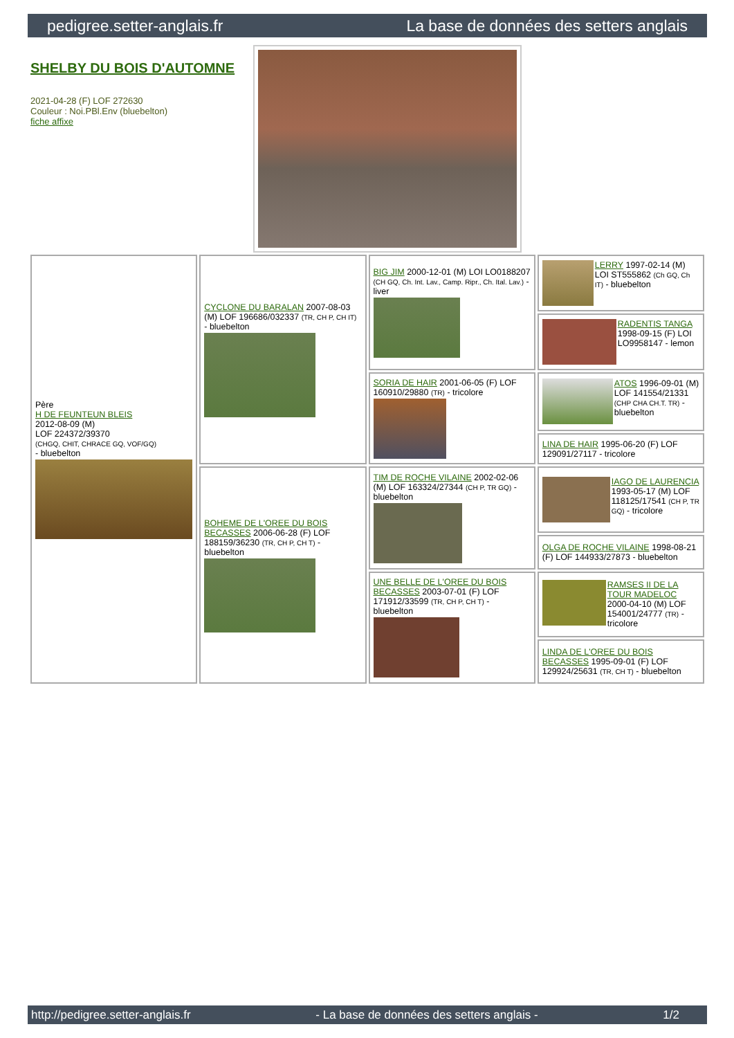pedigree.setter-anglais.fr La base de données des setters anglais
SHELBY DU BOIS D'AUTOMNE
2021-04-28 (F) LOF 272630
Couleur : Noi.PBl.Env (bluebelton)
fiche affixe
| Père H DE FEUNTEUN BLEIS 2012-08-09 (M) LOF 224372/39370 (CHGQ, CHIT, CHRACE GQ, VOF/GQ) - bluebelton | CYCLONE DU BARALAN 2007-08-03 (M) LOF 196686/032337 (TR, CH P, CH IT) - bluebelton | BIG JIM 2000-12-01 (M) LOI LO0188207 (CH GQ, Ch. Int. Lav., Camp. Ripr., Ch. Ital. Lav.) - liver | LERRY 1997-02-14 (M) LOI ST555862 (Ch GQ, Ch IT) - bluebelton |
| | | | RADENTIS TANGA 1998-09-15 (F) LOI LO9958147 - lemon |
| | | SORIA DE HAIR 2001-06-05 (F) LOF 160910/29880 (TR) - tricolore | ATOS 1996-09-01 (M) LOF 141554/21331 (CHP CHA CH.T. TR) - bluebelton |
| | | | LINA DE HAIR 1995-06-20 (F) LOF 129091/27117 - tricolore |
| | BOHEME DE L'OREE DU BOIS BECASSES 2006-06-28 (F) LOF 188159/36230 (TR, CH P, CH T) - bluebelton | TIM DE ROCHE VILAINE 2002-02-06 (M) LOF 163324/27344 (CH P, TR GQ) - bluebelton | IAGO DE LAURENCIA 1993-05-17 (M) LOF 118125/17541 (CH P, TR GQ) - tricolore |
| | | | OLGA DE ROCHE VILAINE 1998-08-21 (F) LOF 144933/27873 - bluebelton |
| | | UNE BELLE DE L'OREE DU BOIS BECASSES 2003-07-01 (F) LOF 171912/33599 (TR, CH P, CH T) - bluebelton | RAMSES II DE LA TOUR MADELOC 2000-04-10 (M) LOF 154001/24777 (TR) - tricolore |
| | | | LINDA DE L'OREE DU BOIS BECASSES 1995-09-01 (F) LOF 129924/25631 (TR, CH T) - bluebelton |
http://pedigree.setter-anglais.fr - La base de données des setters anglais - 1/2